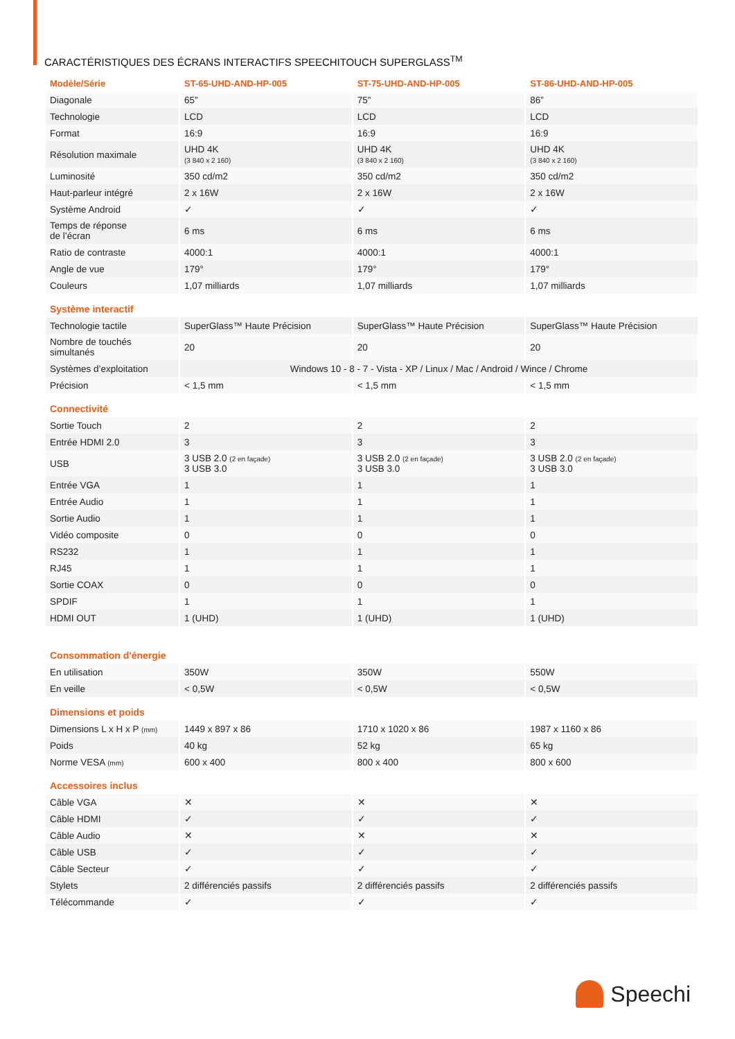CARACTÉRISTIQUES DES ÉCRANS INTERACTIFS SPEECHITOUCH SUPERGLASS<sup>TM</sup>
| Modèle/Série | ST-65-UHD-AND-HP-005 | ST-75-UHD-AND-HP-005 | ST-86-UHD-AND-HP-005 |
| --- | --- | --- | --- |
| Diagonale | 65” | 75” | 86” |
| Technologie | LCD | LCD | LCD |
| Format | 16:9 | 16:9 | 16:9 |
| Résolution maximale | UHD 4K (3 840 x 2 160) | UHD 4K (3 840 x 2 160) | UHD 4K (3 840 x 2 160) |
| Luminosité | 350 cd/m2 | 350 cd/m2 | 350 cd/m2 |
| Haut-parleur intégré | 2 x 16W | 2 x 16W | 2 x 16W |
| Système Android | ✓ | ✓ | ✓ |
| Temps de réponse de l’écran | 6 ms | 6 ms | 6 ms |
| Ratio de contraste | 4000:1 | 4000:1 | 4000:1 |
| Angle de vue | 179° | 179° | 179° |
| Couleurs | 1,07 milliards | 1,07 milliards | 1,07 milliards |
| Système interactif | | | |
| Technologie tactile | SuperGlass™ Haute Précision | SuperGlass™ Haute Précision | SuperGlass™ Haute Précision |
| Nombre de touchés simultanés | 20 | 20 | 20 |
| Systèmes d’exploitation | Windows 10 - 8 - 7 - Vista - XP / Linux / Mac / Android / Wince / Chrome | | |
| Précision | < 1,5 mm | < 1,5 mm | < 1,5 mm |
| Connectivité | | | |
| Sortie Touch | 2 | 2 | 2 |
| Entrée HDMI 2.0 | 3 | 3 | 3 |
| USB | 3 USB 2.0 (2 en façade) 3 USB 3.0 | 3 USB 2.0 (2 en façade) 3 USB 3.0 | 3 USB 2.0 (2 en façade) 3 USB 3.0 |
| Entrée VGA | 1 | 1 | 1 |
| Entrée Audio | 1 | 1 | 1 |
| Sortie Audio | 1 | 1 | 1 |
| Vidéo composite | 0 | 0 | 0 |
| RS232 | 1 | 1 | 1 |
| RJ45 | 1 | 1 | 1 |
| Sortie COAX | 0 | 0 | 0 |
| SPDIF | 1 | 1 | 1 |
| HDMI OUT | 1 (UHD) | 1 (UHD) | 1 (UHD) |
| Consommation d'énergie | | | |
| En utilisation | 350W | 350W | 550W |
| En veille | < 0,5W | < 0,5W | < 0,5W |
| Dimensions et poids | | | |
| Dimensions L x H x P (mm) | 1449 x 897 x 86 | 1710 x 1020 x 86 | 1987 x 1160 x 86 |
| Poids | 40 kg | 52 kg | 65 kg |
| Norme VESA (mm) | 600 x 400 | 800 x 400 | 800 x 600 |
| Accessoires inclus | | | |
| Câble VGA | ✕ | ✕ | ✕ |
| Câble HDMI | ✓ | ✓ | ✓ |
| Câble Audio | ✕ | ✕ | ✕ |
| Câble USB | ✓ | ✓ | ✓ |
| Câble Secteur | ✓ | ✓ | ✓ |
| Stylets | 2 différenciés passifs | 2 différenciés passifs | 2 différenciés passifs |
| Télécommande | ✓ | ✓ | ✓ |
Speechi